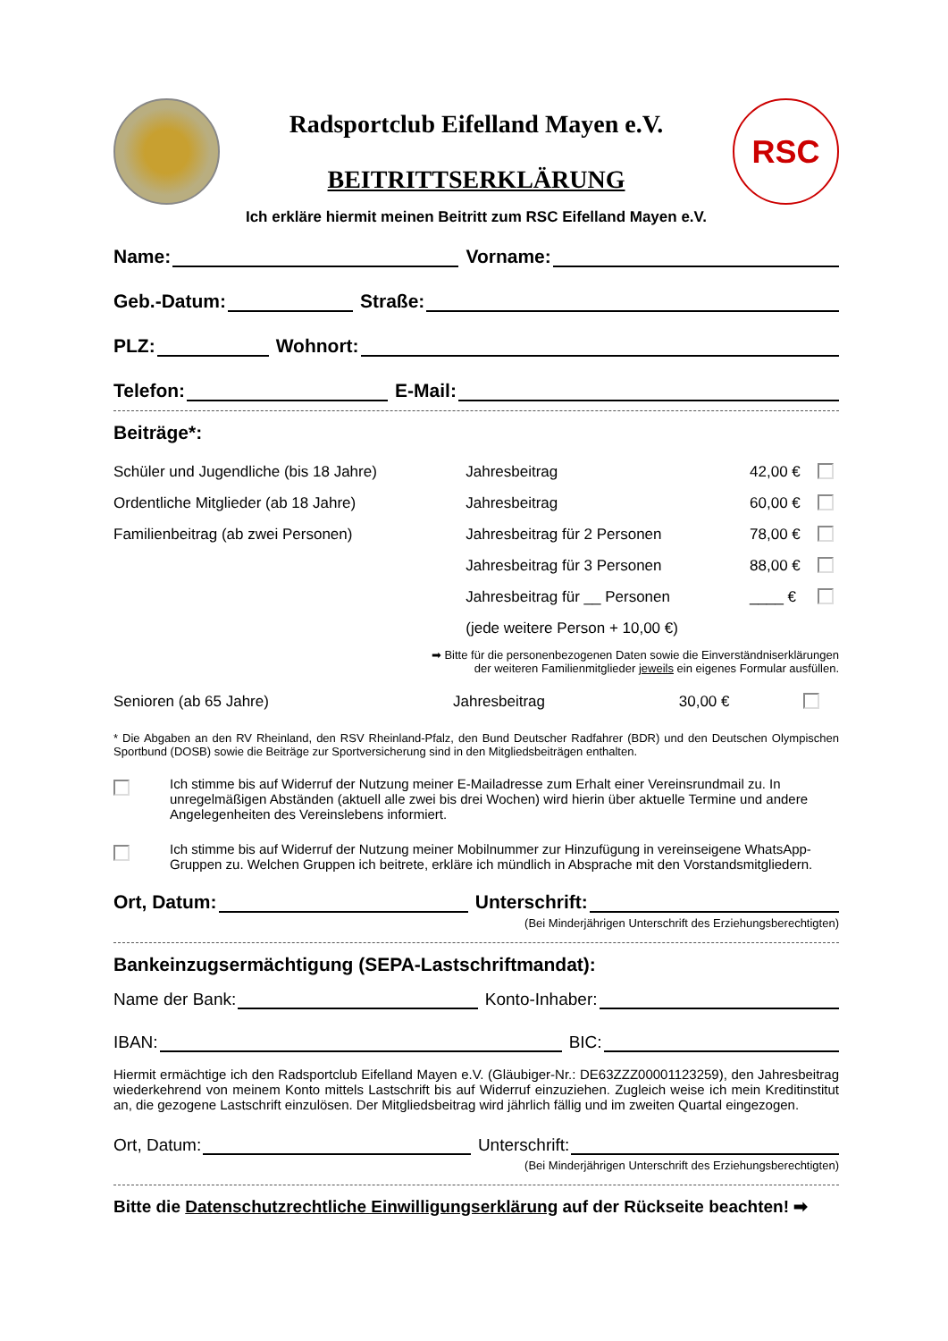Radsportclub Eifelland Mayen e.V.
BEITRITTSERKLÄRUNG
RSC
Ich erkläre hiermit meinen Beitritt zum RSC Eifelland Mayen e.V.
Name: Vorname:
Geb.-Datum: Straße:
PLZ: Wohnort:
Telefon: E-Mail:
Beiträge*:
| Schüler und Jugendliche (bis 18 Jahre) | Jahresbeitrag | 42,00 € | |
| Ordentliche Mitglieder (ab 18 Jahre) | Jahresbeitrag | 60,00 € | |
| Familienbeitrag (ab zwei Personen) | Jahresbeitrag für 2 Personen | 78,00 € | |
| | Jahresbeitrag für 3 Personen | 88,00 € | |
| | Jahresbeitrag für __ Personen | ____ € | |
| | (jede weitere Person + 10,00 €) | | |
➡ Bitte für die personenbezogenen Daten sowie die Einverständniserklärungen
der weiteren Familienmitglieder jeweils ein eigenes Formular ausfüllen.
| Senioren (ab 65 Jahre) | Jahresbeitrag | 30,00 € | |
* Die Abgaben an den RV Rheinland, den RSV Rheinland-Pfalz, den Bund Deutscher Radfahrer (BDR) und den Deutschen Olympischen Sportbund (DOSB) sowie die Beiträge zur Sportversicherung sind in den Mitgliedsbeiträgen enthalten.
Ich stimme bis auf Widerruf der Nutzung meiner E-Mailadresse zum Erhalt einer Vereinsrundmail zu. In unregelmäßigen Abständen (aktuell alle zwei bis drei Wochen) wird hierin über aktuelle Termine und andere Angelegenheiten des Vereinslebens informiert.
Ich stimme bis auf Widerruf der Nutzung meiner Mobilnummer zur Hinzufügung in vereinseigene WhatsApp-Gruppen zu. Welchen Gruppen ich beitrete, erkläre ich mündlich in Absprache mit den Vorstandsmitgliedern.
Ort, Datum: Unterschrift:
(Bei Minderjährigen Unterschrift des Erziehungsberechtigten)
Bankeinzugsermächtigung (SEPA-Lastschriftmandat):
Name der Bank: Konto-Inhaber:
IBAN: BIC:
Hiermit ermächtige ich den Radsportclub Eifelland Mayen e.V. (Gläubiger-Nr.: DE63ZZZ00001123259), den Jahresbeitrag wiederkehrend von meinem Konto mittels Lastschrift bis auf Widerruf einzuziehen. Zugleich weise ich mein Kreditinstitut an, die gezogene Lastschrift einzulösen. Der Mitgliedsbeitrag wird jährlich fällig und im zweiten Quartal eingezogen.
Ort, Datum: Unterschrift:
(Bei Minderjährigen Unterschrift des Erziehungsberechtigten)
Bitte die Datenschutzrechtliche Einwilligungserklärung auf der Rückseite beachten! ➡